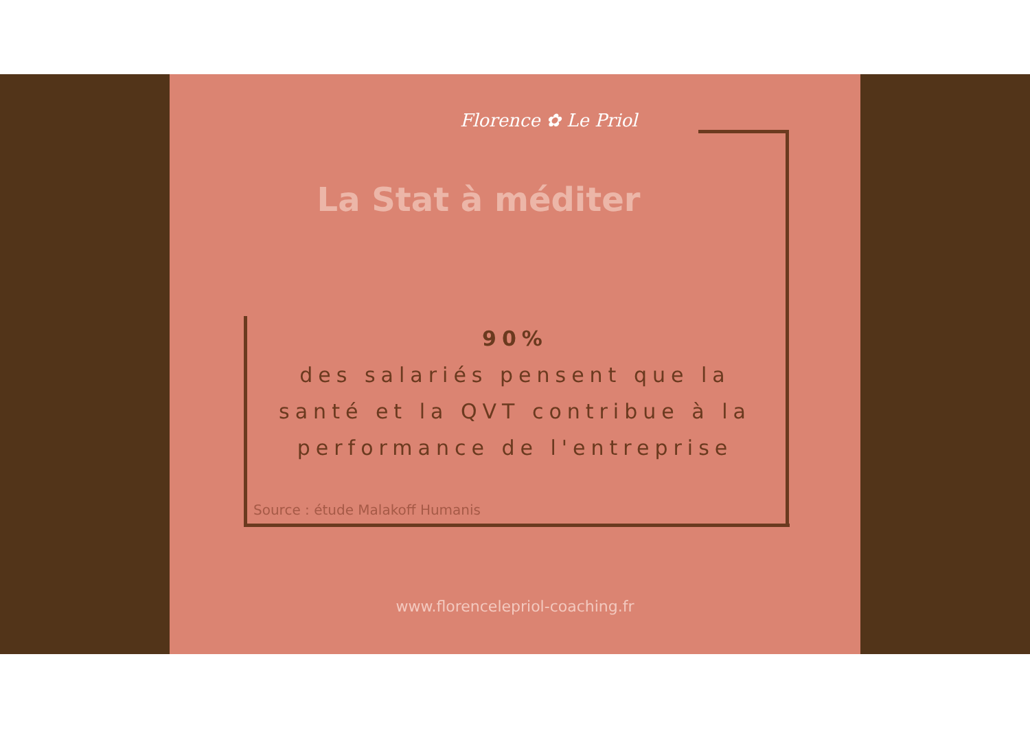Florence ✿ Le Priol
La Stat à méditer
90%
des salariés pensent que la santé et la QVT contribue à la performance de l'entreprise
Source : étude Malakoff Humanis
www.florencelepriol-coaching.fr